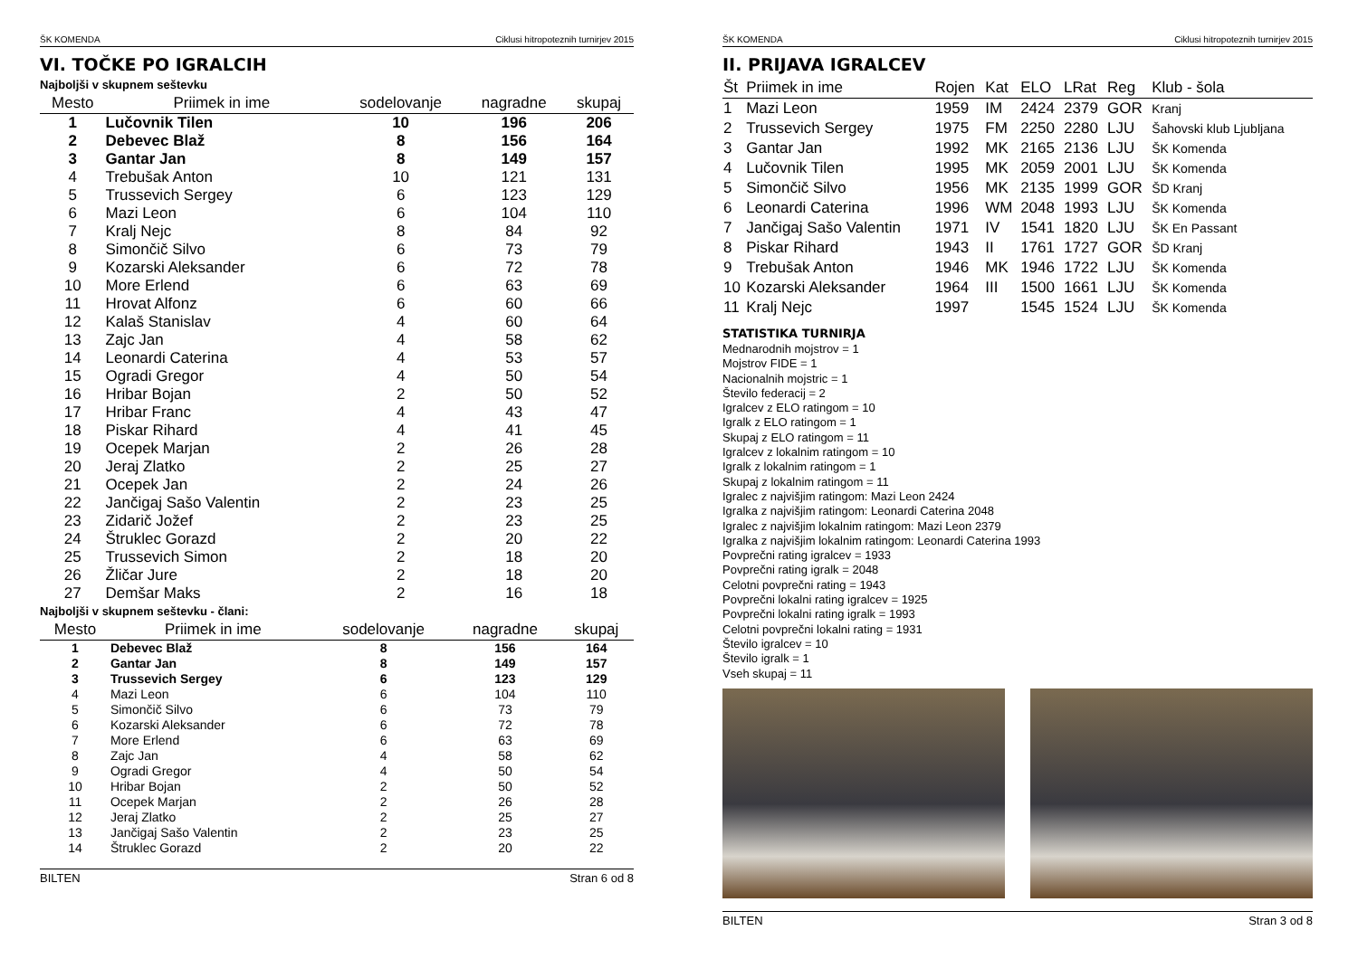ŠK KOMENDA Ciklusi hitropoteznih turnirjev 2015
VI. TOČKE PO IGRALCIH
Najboljši v skupnem seštevku
| Mesto | Priimek in ime | sodelovanje | nagradne | skupaj |
| --- | --- | --- | --- | --- |
| 1 | Lučovnik Tilen | 10 | 196 | 206 |
| 2 | Debevec Blaž | 8 | 156 | 164 |
| 3 | Gantar Jan | 8 | 149 | 157 |
| 4 | Trebušak Anton | 10 | 121 | 131 |
| 5 | Trussevich Sergey | 6 | 123 | 129 |
| 6 | Mazi Leon | 6 | 104 | 110 |
| 7 | Kralj Nejc | 8 | 84 | 92 |
| 8 | Simončič Silvo | 6 | 73 | 79 |
| 9 | Kozarski Aleksander | 6 | 72 | 78 |
| 10 | More Erlend | 6 | 63 | 69 |
| 11 | Hrovat Alfonz | 6 | 60 | 66 |
| 12 | Kalaš Stanislav | 4 | 60 | 64 |
| 13 | Zajc Jan | 4 | 58 | 62 |
| 14 | Leonardi Caterina | 4 | 53 | 57 |
| 15 | Ogradi Gregor | 4 | 50 | 54 |
| 16 | Hribar Bojan | 2 | 50 | 52 |
| 17 | Hribar Franc | 4 | 43 | 47 |
| 18 | Piskar Rihard | 4 | 41 | 45 |
| 19 | Ocepek Marjan | 2 | 26 | 28 |
| 20 | Jeraj Zlatko | 2 | 25 | 27 |
| 21 | Ocepek Jan | 2 | 24 | 26 |
| 22 | Jančigaj Sašo Valentin | 2 | 23 | 25 |
| 23 | Zidarič Jožef | 2 | 23 | 25 |
| 24 | Štruklec Gorazd | 2 | 20 | 22 |
| 25 | Trussevich Simon | 2 | 18 | 20 |
| 26 | Žličar Jure | 2 | 18 | 20 |
| 27 | Demšar Maks | 2 | 16 | 18 |
Najboljši v skupnem seštevku - člani:
| Mesto | Priimek in ime | sodelovanje | nagradne | skupaj |
| --- | --- | --- | --- | --- |
| 1 | Debevec Blaž | 8 | 156 | 164 |
| 2 | Gantar Jan | 8 | 149 | 157 |
| 3 | Trussevich Sergey | 6 | 123 | 129 |
| 4 | Mazi Leon | 6 | 104 | 110 |
| 5 | Simončič Silvo | 6 | 73 | 79 |
| 6 | Kozarski Aleksander | 6 | 72 | 78 |
| 7 | More Erlend | 6 | 63 | 69 |
| 8 | Zajc Jan | 4 | 58 | 62 |
| 9 | Ogradi Gregor | 4 | 50 | 54 |
| 10 | Hribar Bojan | 2 | 50 | 52 |
| 11 | Ocepek Marjan | 2 | 26 | 28 |
| 12 | Jeraj Zlatko | 2 | 25 | 27 |
| 13 | Jančigaj Sašo Valentin | 2 | 23 | 25 |
| 14 | Štruklec Gorazd | 2 | 20 | 22 |
BILTEN Stran 6 od 8
ŠK KOMENDA Ciklusi hitropoteznih turnirjev 2015
II. PRIJAVA IGRALCEV
| Št | Priimek in ime | Rojen | Kat | ELO | LRat | Reg | Klub - šola |
| --- | --- | --- | --- | --- | --- | --- | --- |
| 1 | Mazi Leon | 1959 | IM | 2424 | 2379 | GOR | Kranj |
| 2 | Trussevich Sergey | 1975 | FM | 2250 | 2280 | LJU | Šahovski klub Ljubljana |
| 3 | Gantar Jan | 1992 | MK | 2165 | 2136 | LJU | ŠK Komenda |
| 4 | Lučovnik Tilen | 1995 | MK | 2059 | 2001 | LJU | ŠK Komenda |
| 5 | Simončič Silvo | 1956 | MK | 2135 | 1999 | GOR | ŠD Kranj |
| 6 | Leonardi Caterina | 1996 | WM | 2048 | 1993 | LJU | ŠK Komenda |
| 7 | Jančigaj Sašo Valentin | 1971 | IV | 1541 | 1820 | LJU | ŠK En Passant |
| 8 | Piskar Rihard | 1943 | II | 1761 | 1727 | GOR | ŠD Kranj |
| 9 | Trebušak Anton | 1946 | MK | 1946 | 1722 | LJU | ŠK Komenda |
| 10 | Kozarski Aleksander | 1964 | III | 1500 | 1661 | LJU | ŠK Komenda |
| 11 | Kralj Nejc | 1997 | | 1545 | 1524 | LJU | ŠK Komenda |
STATISTIKA TURNIRJA
Mednarodnih mojstrov = 1
Mojstrov FIDE = 1
Nacionalnih mojstric = 1
Število federacij = 2
Igralcev z ELO ratingom = 10
Igralk z ELO ratingom = 1
Skupaj z ELO ratingom = 11
Igralcev z lokalnim ratingom = 10
Igralk z lokalnim ratingom = 1
Skupaj z lokalnim ratingom = 11
Igralec z najvišjim ratingom: Mazi Leon 2424
Igralka z najvišjim ratingom: Leonardi Caterina 2048
Igralec z najvišjim lokalnim ratingom: Mazi Leon 2379
Igralka z najvišjim lokalnim ratingom: Leonardi Caterina 1993
Povprečni rating igralcev = 1933
Povprečni rating igralk = 2048
Celotni povprečni rating = 1943
Povprečni lokalni rating igralcev = 1925
Povprečni lokalni rating igralk = 1993
Celotni povprečni lokalni rating = 1931
Število igralcev = 10
Število igralk = 1
Vseh skupaj = 11
BILTEN Stran 3 od 8